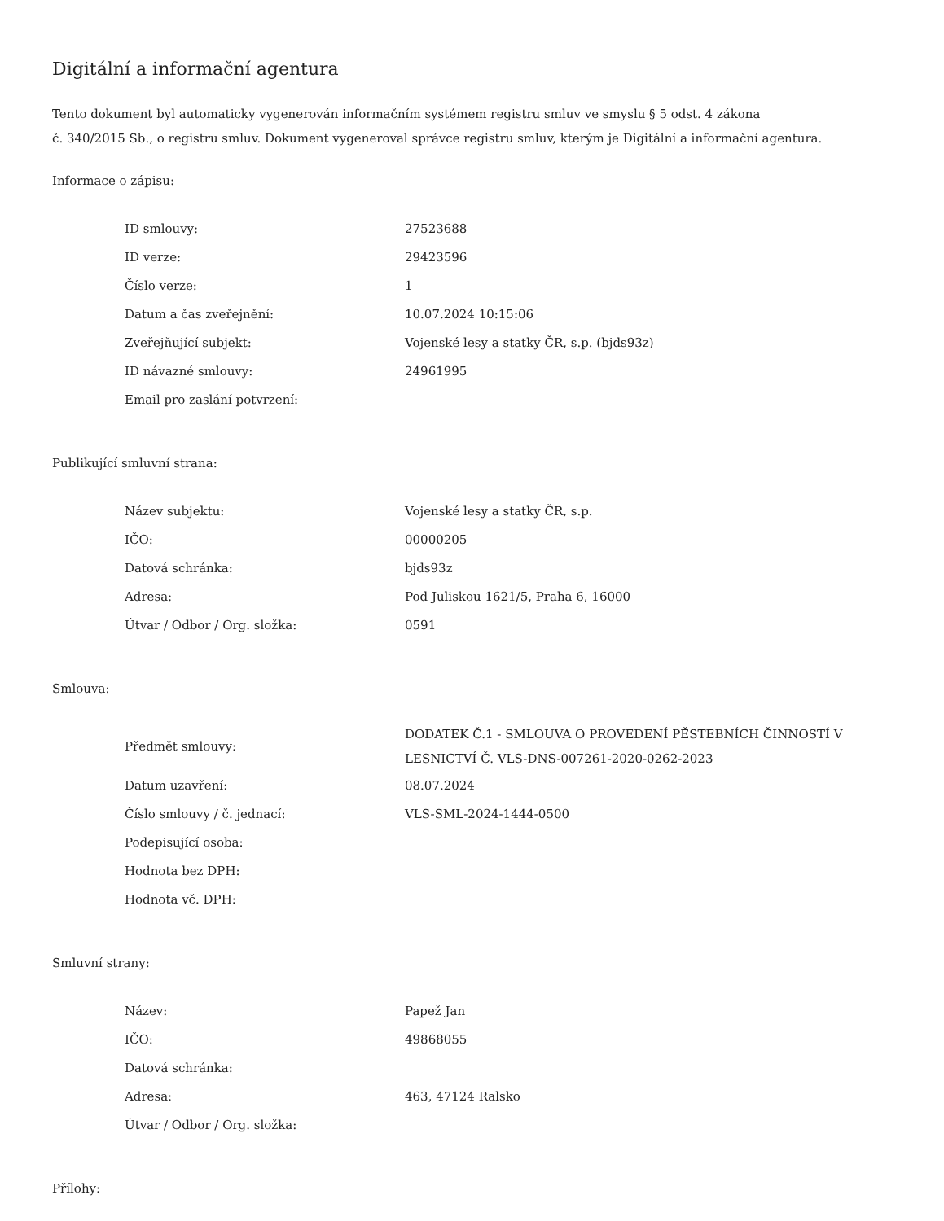Digitální a informační agentura
Tento dokument byl automaticky vygenerován informačním systémem registru smluv ve smyslu § 5 odst. 4 zákona
č. 340/2015 Sb., o registru smluv. Dokument vygeneroval správce registru smluv, kterým je Digitální a informační agentura.
Informace o zápisu:
| ID smlouvy: | 27523688 |
| ID verze: | 29423596 |
| Číslo verze: | 1 |
| Datum a čas zveřejnění: | 10.07.2024 10:15:06 |
| Zveřejňující subjekt: | Vojenské lesy a statky ČR, s.p. (bjds93z) |
| ID návazné smlouvy: | 24961995 |
| Email pro zaslání potvrzení: | |
Publikující smluvní strana:
| Název subjektu: | Vojenské lesy a statky ČR, s.p. |
| IČO: | 00000205 |
| Datová schránka: | bjds93z |
| Adresa: | Pod Juliskou 1621/5, Praha 6, 16000 |
| Útvar / Odbor / Org. složka: | 0591 |
Smlouva:
| Předmět smlouvy: | DODATEK Č.1 - SMLOUVA O PROVEDENÍ PĚSTEBNÍCH ČINNOSTÍ V LESNICTVÍ Č. VLS-DNS-007261-2020-0262-2023 |
| Datum uzavření: | 08.07.2024 |
| Číslo smlouvy / č. jednací: | VLS-SML-2024-1444-0500 |
| Podepisující osoba: | |
| Hodnota bez DPH: | |
| Hodnota vč. DPH: | |
Smluvní strany:
| Název: | Papež Jan |
| IČO: | 49868055 |
| Datová schránka: | |
| Adresa: | 463, 47124 Ralsko |
| Útvar / Odbor / Org. složka: | |
Přílohy: